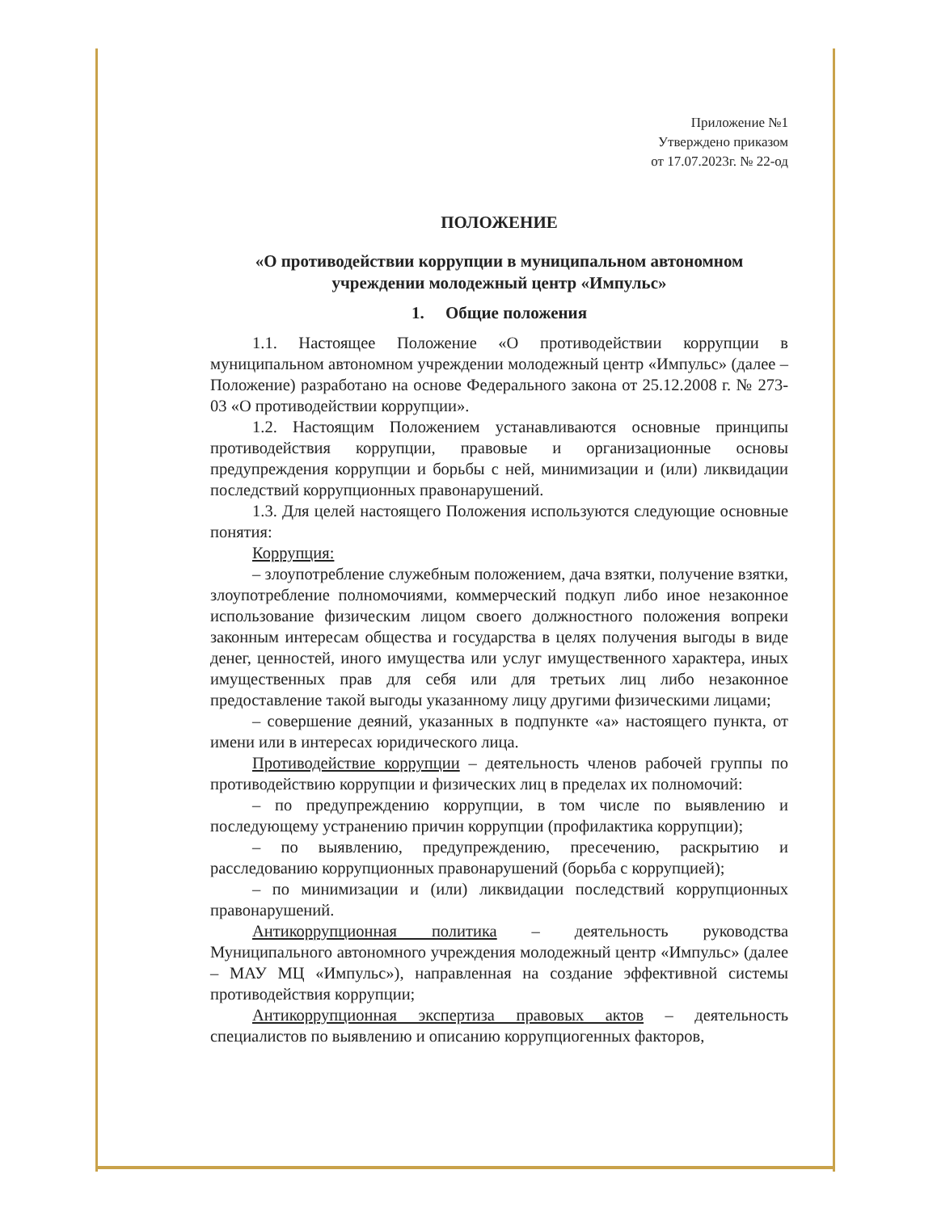Приложение №1
Утверждено приказом
от 17.07.2023г. № 22-од
ПОЛОЖЕНИЕ
«О противодействии коррупции в муниципальном автономном учреждении молодежный центр «Импульс»
1. Общие положения
1.1. Настоящее Положение «О противодействии коррупции в муниципальном автономном учреждении молодежный центр «Импульс» (далее – Положение) разработано на основе Федерального закона от 25.12.2008 г. № 273-03 «О противодействии коррупции».
1.2. Настоящим Положением устанавливаются основные принципы противодействия коррупции, правовые и организационные основы предупреждения коррупции и борьбы с ней, минимизации и (или) ликвидации последствий коррупционных правонарушений.
1.3. Для целей настоящего Положения используются следующие основные понятия:
Коррупция:
– злоупотребление служебным положением, дача взятки, получение взятки, злоупотребление полномочиями, коммерческий подкуп либо иное незаконное использование физическим лицом своего должностного положения вопреки законным интересам общества и государства в целях получения выгоды в виде денег, ценностей, иного имущества или услуг имущественного характера, иных имущественных прав для себя или для третьих лиц либо незаконное предоставление такой выгоды указанному лицу другими физическими лицами;
– совершение деяний, указанных в подпункте «а» настоящего пункта, от имени или в интересах юридического лица.
Противодействие коррупции – деятельность членов рабочей группы по противодействию коррупции и физических лиц в пределах их полномочий:
– по предупреждению коррупции, в том числе по выявлению и последующему устранению причин коррупции (профилактика коррупции);
– по выявлению, предупреждению, пресечению, раскрытию и расследованию коррупционных правонарушений (борьба с коррупцией);
– по минимизации и (или) ликвидации последствий коррупционных правонарушений.
Антикоррупционная политика – деятельность руководства Муниципального автономного учреждения молодежный центр «Импульс» (далее – МАУ МЦ «Импульс»), направленная на создание эффективной системы противодействия коррупции;
Антикоррупционная экспертиза правовых актов – деятельность специалистов по выявлению и описанию коррупциогенных факторов,